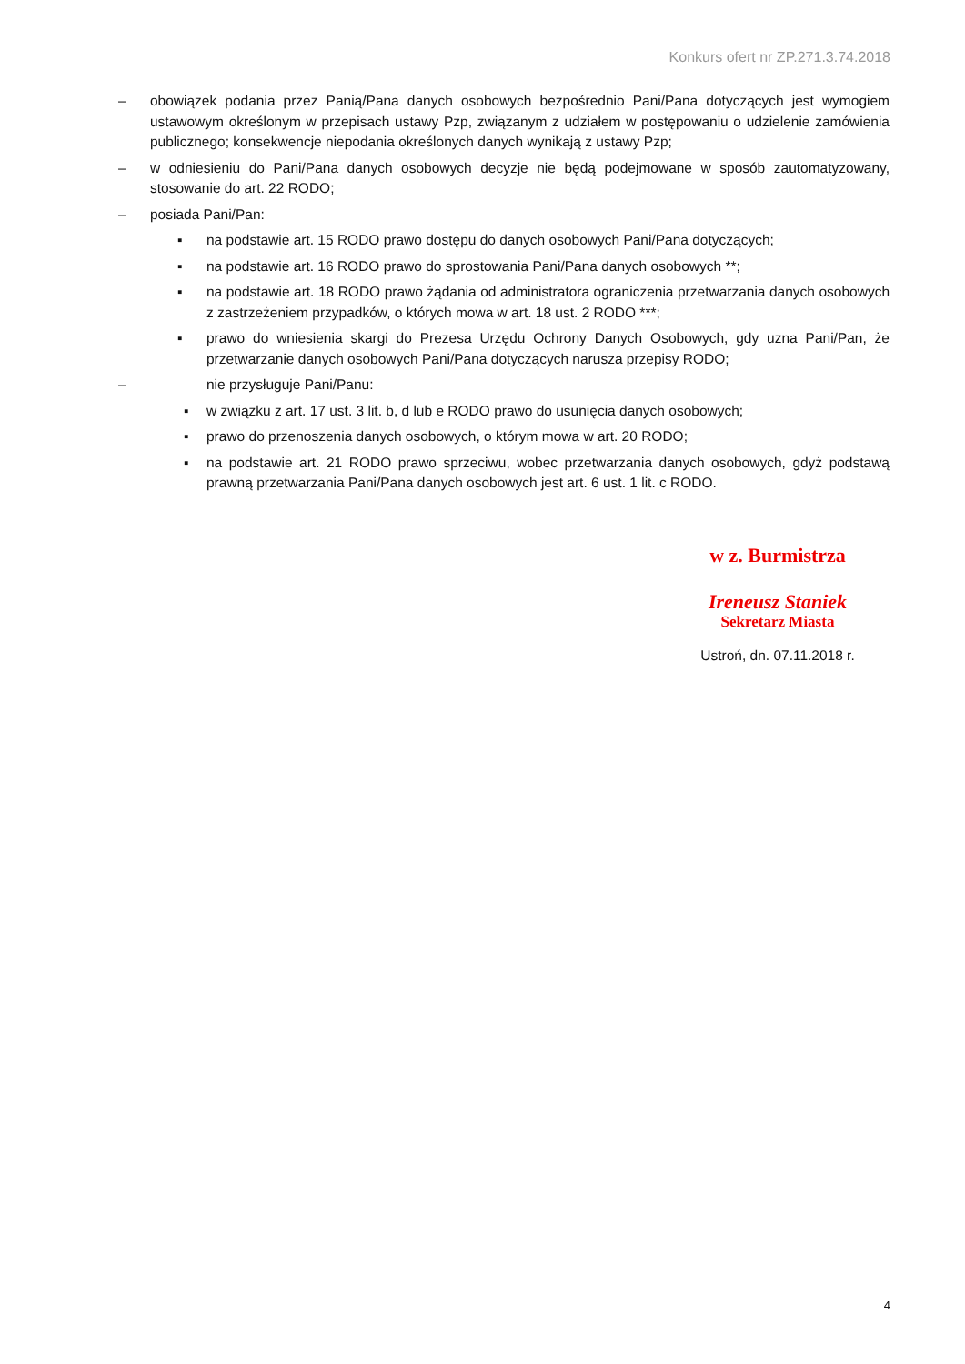Konkurs ofert nr ZP.271.3.74.2018
– obowiązek podania przez Panią/Pana danych osobowych bezpośrednio Pani/Pana dotyczących jest wymogiem ustawowym określonym w przepisach ustawy Pzp, związanym z udziałem w postępowaniu o udzielenie zamówienia publicznego; konsekwencje niepodania określonych danych wynikają z ustawy Pzp;
– w odniesieniu do Pani/Pana danych osobowych decyzje nie będą podejmowane w sposób zautomatyzowany, stosowanie do art. 22 RODO;
– posiada Pani/Pan:
▪ na podstawie art. 15 RODO prawo dostępu do danych osobowych Pani/Pana dotyczących;
▪ na podstawie art. 16 RODO prawo do sprostowania Pani/Pana danych osobowych **;
▪ na podstawie art. 18 RODO prawo żądania od administratora ograniczenia przetwarzania danych osobowych z zastrzeżeniem przypadków, o których mowa w art. 18 ust. 2 RODO ***;
▪ prawo do wniesienia skargi do Prezesa Urzędu Ochrony Danych Osobowych, gdy uzna Pani/Pan, że przetwarzanie danych osobowych Pani/Pana dotyczących narusza przepisy RODO;
– nie przysługuje Pani/Panu:
▪ w związku z art. 17 ust. 3 lit. b, d lub e RODO prawo do usunięcia danych osobowych;
▪ prawo do przenoszenia danych osobowych, o którym mowa w art. 20 RODO;
▪ na podstawie art. 21 RODO prawo sprzeciwu, wobec przetwarzania danych osobowych, gdyż podstawą prawną przetwarzania Pani/Pana danych osobowych jest art. 6 ust. 1 lit. c RODO.
w z. Burmistrza
Ireneusz Staniek
Sekretarz Miasta
Ustroń, dn. 07.11.2018 r.
4